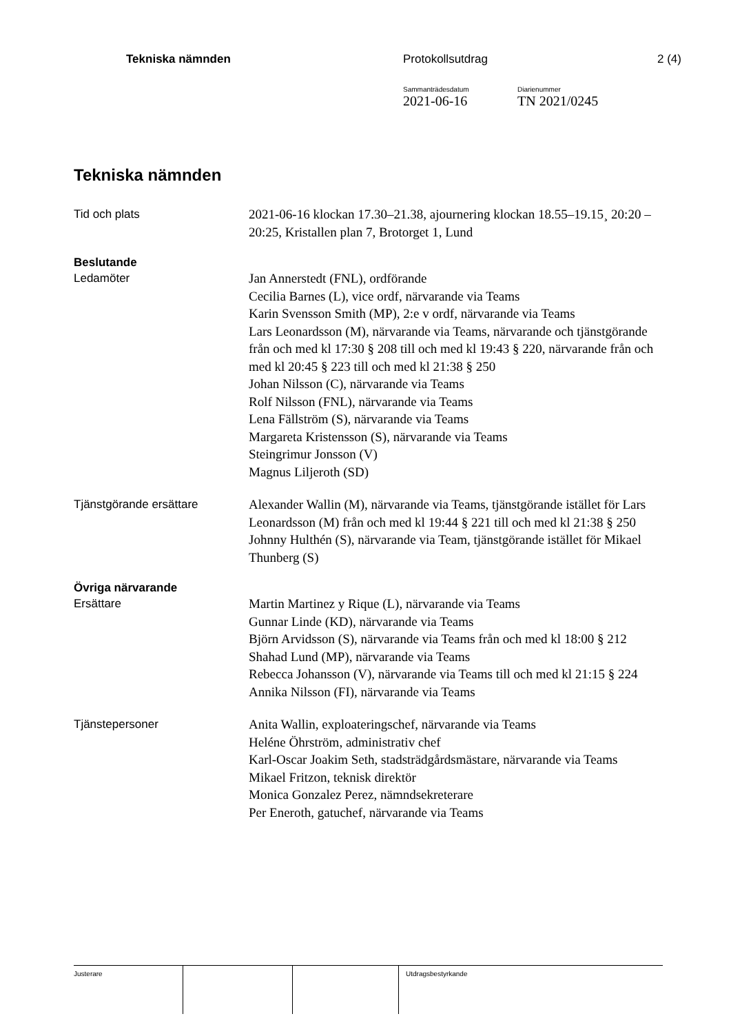Tekniska nämnden Protokollsutdrag 2 (4)
Sammanträdesdatum
2021-06-16
Diarienummer
TN 2021/0245
Tekniska nämnden
Tid och plats
2021-06-16 klockan 17.30–21.38, ajournering klockan 18.55–19.15¸ 20:20 – 20:25, Kristallen plan 7, Brotorget 1, Lund
Beslutande
Ledamöter
Jan Annerstedt (FNL), ordförande
Cecilia Barnes (L), vice ordf, närvarande via Teams
Karin Svensson Smith (MP), 2:e v ordf, närvarande via Teams
Lars Leonardsson (M), närvarande via Teams, närvarande och tjänstgörande från och med kl 17:30 § 208 till och med kl 19:43 § 220, närvarande från och med kl 20:45 § 223 till och med kl 21:38 § 250
Johan Nilsson (C), närvarande via Teams
Rolf Nilsson (FNL), närvarande via Teams
Lena Fällström (S), närvarande via Teams
Margareta Kristensson (S), närvarande via Teams
Steingrimur Jonsson (V)
Magnus Liljeroth (SD)
Tjänstgörande ersättare
Alexander Wallin (M), närvarande via Teams, tjänstgörande istället för Lars Leonardsson (M) från och med kl 19:44 § 221 till och med kl 21:38 § 250
Johnny Hulthén (S), närvarande via Team, tjänstgörande istället för Mikael Thunberg (S)
Övriga närvarande
Ersättare
Martin Martinez y Rique (L), närvarande via Teams
Gunnar Linde (KD), närvarande via Teams
Björn Arvidsson (S), närvarande via Teams från och med kl 18:00 § 212
Shahad Lund (MP), närvarande via Teams
Rebecca Johansson (V), närvarande via Teams till och med kl 21:15 § 224
Annika Nilsson (FI), närvarande via Teams
Tjänstepersoner
Anita Wallin, exploateringschef, närvarande via Teams
Heléne Öhrström, administrativ chef
Karl-Oscar Joakim Seth, stadsträdgårdsmästare, närvarande via Teams
Mikael Fritzon, teknisk direktör
Monica Gonzalez Perez, nämndsekreterare
Per Eneroth, gatuchef, närvarande via Teams
Justerare Utdragsbestyrkande